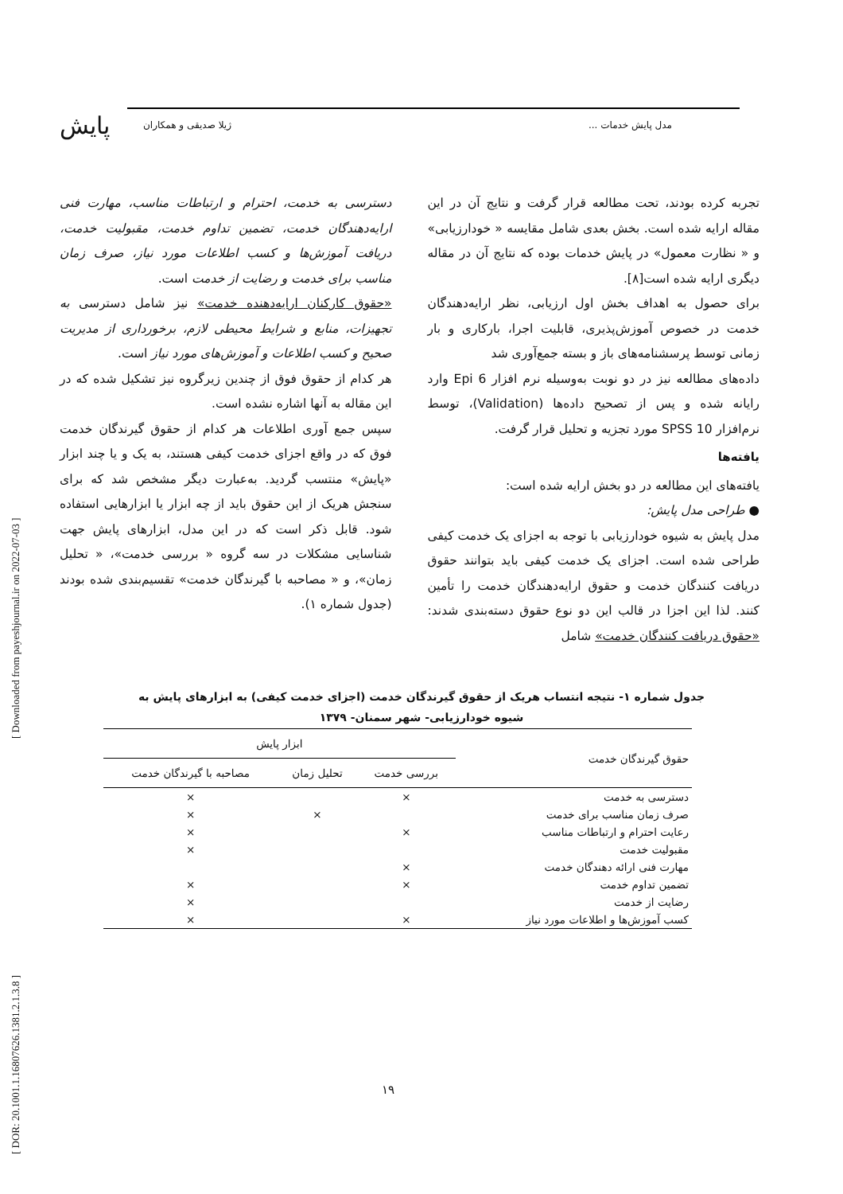پایش مدل پایش خدمات ... ژیلا صدیقی و همکاران
[ DOR: 20.1001.1.16807626.1381.2.1.3.8 ] [ Downloaded from payeshjournal.ir on 2022-07-03 ]
تجربه کرده بودند، تحت مطالعه قرار گرفت و نتایج آن در این مقاله ارایه شده است. بخش بعدی شامل مقایسه « خودارزیابی» و « نظارت معمول» در پایش خدمات بوده که نتایج آن در مقاله دیگری ارایه شده است[۸].
برای حصول به اهداف بخش اول ارزیابی، نظر ارایه‌دهندگان خدمت در خصوص آموزش‌پذیری، قابلیت اجرا، بارکاری و بار زمانی توسط پرسشنامه‌های باز و بسته جمع‌آوری شد
داده‌های مطالعه نیز در دو نوبت به‌وسیله نرم افزار Epi 6 وارد رایانه شده و پس از تصحیح داده‌ها (Validation)، توسط نرم‌افزار SPSS 10 مورد تجزیه و تحلیل قرار گرفت.
یافته‌ها
یافته‌های این مطالعه در دو بخش ارایه شده است:
● طراحی مدل پایش:
مدل پایش به شیوه خودارزیابی با توجه به اجزای یک خدمت کیفی طراحی شده است. اجزای یک خدمت کیفی باید بتوانند حقوق دریافت کنندگان خدمت و حقوق ارایه‌دهندگان خدمت را تأمین کنند. لذا این اجزا در قالب این دو نوع حقوق دسته‌بندی شدند: «حقوق دریافت کنندگان خدمت» شامل
دسترسی به خدمت، احترام و ارتباطات مناسب، مهارت فنی ارایه‌دهندگان خدمت، تضمین تداوم خدمت، مقبولیت خدمت، دریافت آموزش‌ها و کسب اطلاعات مورد نیاز، صرف زمان مناسب برای خدمت و رضایت از خدمت است.
«حقوق کارکنان ارایه‌دهنده خدمت» نیز شامل دسترسی به تجهیزات، منابع و شرایط محیطی لازم، برخورداری از مدیریت صحیح و کسب اطلاعات و آموزش‌های مورد نیاز است.
هر کدام از حقوق فوق از چندین زیرگروه نیز تشکیل شده که در این مقاله به آنها اشاره نشده است.
سپس جمع آوری اطلاعات هر کدام از حقوق گیرندگان خدمت فوق که در واقع اجزای خدمت کیفی هستند، به یک و یا چند ابزار «پایش» منتسب گردید. به‌عبارت دیگر مشخص شد که برای سنجش هریک از این حقوق باید از چه ابزار یا ابزارهایی استفاده شود. قابل ذکر است که در این مدل، ابزارهای پایش جهت شناسایی مشکلات در سه گروه « بررسی خدمت»، « تحلیل زمان»، و « مصاحبه با گیرندگان خدمت» تقسیم‌بندی شده بودند (جدول شماره ۱).
جدول شماره ۱- نتیجه انتساب هریک از حقوق گیرندگان خدمت (اجزای خدمت کیفی) به ابزارهای پایش به شیوه خودارزیابی- شهر سمنان- ۱۳۷۹
| حقوق گیرندگان خدمت | ابزار پایش | | |
| --- | --- | --- | --- |
| | بررسی خدمت | تحلیل زمان | مصاحبه با گیرندگان خدمت |
| دسترسی به خدمت | × | | × |
| صرف زمان مناسب برای خدمت | | × | × |
| رعایت احترام و ارتباطات مناسب | × | | × |
| مقبولیت خدمت | | | × |
| مهارت فنی ارائه دهندگان خدمت | × | | |
| تضمین تداوم خدمت | × | | × |
| رضایت از خدمت | | | × |
| کسب آموزش‌ها و اطلاعات مورد نیاز | × | | × |
۱۹